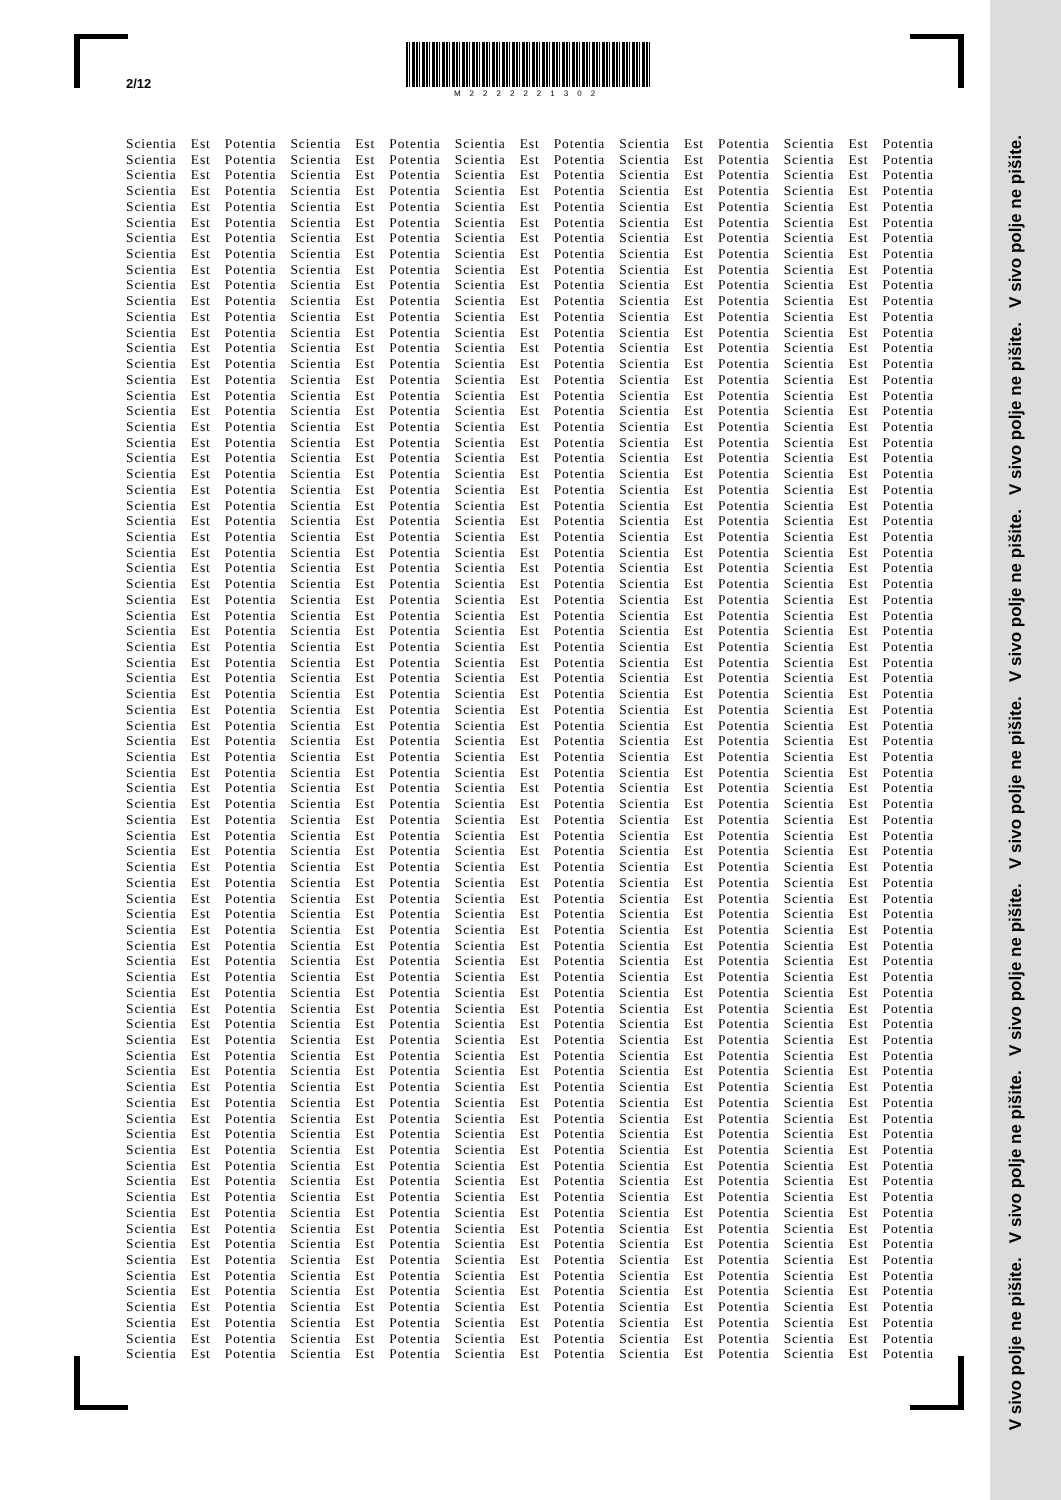2/12
M2222221302
Scientia Est Potentia Scientia Est Potentia Scientia Est Potentia Scientia Est Potentia Scientia Est Potentia
Scientia Est Potentia Scientia Est Potentia Scientia Est Potentia Scientia Est Potentia Scientia Est Potentia
Scientia Est Potentia Scientia Est Potentia Scientia Est Potentia Scientia Est Potentia Scientia Est Potentia
Scientia Est Potentia Scientia Est Potentia Scientia Est Potentia Scientia Est Potentia Scientia Est Potentia
Scientia Est Potentia Scientia Est Potentia Scientia Est Potentia Scientia Est Potentia Scientia Est Potentia
Scientia Est Potentia Scientia Est Potentia Scientia Est Potentia Scientia Est Potentia Scientia Est Potentia
Scientia Est Potentia Scientia Est Potentia Scientia Est Potentia Scientia Est Potentia Scientia Est Potentia
Scientia Est Potentia Scientia Est Potentia Scientia Est Potentia Scientia Est Potentia Scientia Est Potentia
Scientia Est Potentia Scientia Est Potentia Scientia Est Potentia Scientia Est Potentia Scientia Est Potentia
Scientia Est Potentia Scientia Est Potentia Scientia Est Potentia Scientia Est Potentia Scientia Est Potentia
Scientia Est Potentia Scientia Est Potentia Scientia Est Potentia Scientia Est Potentia Scientia Est Potentia
Scientia Est Potentia Scientia Est Potentia Scientia Est Potentia Scientia Est Potentia Scientia Est Potentia
Scientia Est Potentia Scientia Est Potentia Scientia Est Potentia Scientia Est Potentia Scientia Est Potentia
Scientia Est Potentia Scientia Est Potentia Scientia Est Potentia Scientia Est Potentia Scientia Est Potentia
Scientia Est Potentia Scientia Est Potentia Scientia Est Potentia Scientia Est Potentia Scientia Est Potentia
Scientia Est Potentia Scientia Est Potentia Scientia Est Potentia Scientia Est Potentia Scientia Est Potentia
Scientia Est Potentia Scientia Est Potentia Scientia Est Potentia Scientia Est Potentia Scientia Est Potentia
Scientia Est Potentia Scientia Est Potentia Scientia Est Potentia Scientia Est Potentia Scientia Est Potentia
Scientia Est Potentia Scientia Est Potentia Scientia Est Potentia Scientia Est Potentia Scientia Est Potentia
Scientia Est Potentia Scientia Est Potentia Scientia Est Potentia Scientia Est Potentia Scientia Est Potentia
Scientia Est Potentia Scientia Est Potentia Scientia Est Potentia Scientia Est Potentia Scientia Est Potentia
Scientia Est Potentia Scientia Est Potentia Scientia Est Potentia Scientia Est Potentia Scientia Est Potentia
Scientia Est Potentia Scientia Est Potentia Scientia Est Potentia Scientia Est Potentia Scientia Est Potentia
Scientia Est Potentia Scientia Est Potentia Scientia Est Potentia Scientia Est Potentia Scientia Est Potentia
Scientia Est Potentia Scientia Est Potentia Scientia Est Potentia Scientia Est Potentia Scientia Est Potentia
Scientia Est Potentia Scientia Est Potentia Scientia Est Potentia Scientia Est Potentia Scientia Est Potentia
Scientia Est Potentia Scientia Est Potentia Scientia Est Potentia Scientia Est Potentia Scientia Est Potentia
Scientia Est Potentia Scientia Est Potentia Scientia Est Potentia Scientia Est Potentia Scientia Est Potentia
Scientia Est Potentia Scientia Est Potentia Scientia Est Potentia Scientia Est Potentia Scientia Est Potentia
Scientia Est Potentia Scientia Est Potentia Scientia Est Potentia Scientia Est Potentia Scientia Est Potentia
Scientia Est Potentia Scientia Est Potentia Scientia Est Potentia Scientia Est Potentia Scientia Est Potentia
Scientia Est Potentia Scientia Est Potentia Scientia Est Potentia Scientia Est Potentia Scientia Est Potentia
Scientia Est Potentia Scientia Est Potentia Scientia Est Potentia Scientia Est Potentia Scientia Est Potentia
Scientia Est Potentia Scientia Est Potentia Scientia Est Potentia Scientia Est Potentia Scientia Est Potentia
Scientia Est Potentia Scientia Est Potentia Scientia Est Potentia Scientia Est Potentia Scientia Est Potentia
Scientia Est Potentia Scientia Est Potentia Scientia Est Potentia Scientia Est Potentia Scientia Est Potentia
Scientia Est Potentia Scientia Est Potentia Scientia Est Potentia Scientia Est Potentia Scientia Est Potentia
Scientia Est Potentia Scientia Est Potentia Scientia Est Potentia Scientia Est Potentia Scientia Est Potentia
Scientia Est Potentia Scientia Est Potentia Scientia Est Potentia Scientia Est Potentia Scientia Est Potentia
Scientia Est Potentia Scientia Est Potentia Scientia Est Potentia Scientia Est Potentia Scientia Est Potentia
Scientia Est Potentia Scientia Est Potentia Scientia Est Potentia Scientia Est Potentia Scientia Est Potentia
Scientia Est Potentia Scientia Est Potentia Scientia Est Potentia Scientia Est Potentia Scientia Est Potentia
Scientia Est Potentia Scientia Est Potentia Scientia Est Potentia Scientia Est Potentia Scientia Est Potentia
Scientia Est Potentia Scientia Est Potentia Scientia Est Potentia Scientia Est Potentia Scientia Est Potentia
Scientia Est Potentia Scientia Est Potentia Scientia Est Potentia Scientia Est Potentia Scientia Est Potentia
Scientia Est Potentia Scientia Est Potentia Scientia Est Potentia Scientia Est Potentia Scientia Est Potentia
Scientia Est Potentia Scientia Est Potentia Scientia Est Potentia Scientia Est Potentia Scientia Est Potentia
Scientia Est Potentia Scientia Est Potentia Scientia Est Potentia Scientia Est Potentia Scientia Est Potentia
Scientia Est Potentia Scientia Est Potentia Scientia Est Potentia Scientia Est Potentia Scientia Est Potentia
Scientia Est Potentia Scientia Est Potentia Scientia Est Potentia Scientia Est Potentia Scientia Est Potentia
Scientia Est Potentia Scientia Est Potentia Scientia Est Potentia Scientia Est Potentia Scientia Est Potentia
Scientia Est Potentia Scientia Est Potentia Scientia Est Potentia Scientia Est Potentia Scientia Est Potentia
Scientia Est Potentia Scientia Est Potentia Scientia Est Potentia Scientia Est Potentia Scientia Est Potentia
Scientia Est Potentia Scientia Est Potentia Scientia Est Potentia Scientia Est Potentia Scientia Est Potentia
Scientia Est Potentia Scientia Est Potentia Scientia Est Potentia Scientia Est Potentia Scientia Est Potentia
Scientia Est Potentia Scientia Est Potentia Scientia Est Potentia Scientia Est Potentia Scientia Est Potentia
Scientia Est Potentia Scientia Est Potentia Scientia Est Potentia Scientia Est Potentia Scientia Est Potentia
Scientia Est Potentia Scientia Est Potentia Scientia Est Potentia Scientia Est Potentia Scientia Est Potentia
Scientia Est Potentia Scientia Est Potentia Scientia Est Potentia Scientia Est Potentia Scientia Est Potentia
Scientia Est Potentia Scientia Est Potentia Scientia Est Potentia Scientia Est Potentia Scientia Est Potentia
Scientia Est Potentia Scientia Est Potentia Scientia Est Potentia Scientia Est Potentia Scientia Est Potentia
Scientia Est Potentia Scientia Est Potentia Scientia Est Potentia Scientia Est Potentia Scientia Est Potentia
Scientia Est Potentia Scientia Est Potentia Scientia Est Potentia Scientia Est Potentia Scientia Est Potentia
Scientia Est Potentia Scientia Est Potentia Scientia Est Potentia Scientia Est Potentia Scientia Est Potentia
Scientia Est Potentia Scientia Est Potentia Scientia Est Potentia Scientia Est Potentia Scientia Est Potentia
Scientia Est Potentia Scientia Est Potentia Scientia Est Potentia Scientia Est Potentia Scientia Est Potentia
Scientia Est Potentia Scientia Est Potentia Scientia Est Potentia Scientia Est Potentia Scientia Est Potentia
Scientia Est Potentia Scientia Est Potentia Scientia Est Potentia Scientia Est Potentia Scientia Est Potentia
Scientia Est Potentia Scientia Est Potentia Scientia Est Potentia Scientia Est Potentia Scientia Est Potentia
Scientia Est Potentia Scientia Est Potentia Scientia Est Potentia Scientia Est Potentia Scientia Est Potentia
Scientia Est Potentia Scientia Est Potentia Scientia Est Potentia Scientia Est Potentia Scientia Est Potentia
Scientia Est Potentia Scientia Est Potentia Scientia Est Potentia Scientia Est Potentia Scientia Est Potentia
Scientia Est Potentia Scientia Est Potentia Scientia Est Potentia Scientia Est Potentia Scientia Est Potentia
Scientia Est Potentia Scientia Est Potentia Scientia Est Potentia Scientia Est Potentia Scientia Est Potentia
Scientia Est Potentia Scientia Est Potentia Scientia Est Potentia Scientia Est Potentia Scientia Est Potentia
Scientia Est Potentia Scientia Est Potentia Scientia Est Potentia Scientia Est Potentia Scientia Est Potentia
Scientia Est Potentia Scientia Est Potentia Scientia Est Potentia Scientia Est Potentia Scientia Est Potentia
Scientia Est Potentia Scientia Est Potentia Scientia Est Potentia Scientia Est Potentia Scientia Est Potentia
V sivo polje ne pišite. V sivo polje ne pišite. V sivo polje ne pišite. V sivo polje ne pišite. V sivo polje ne pišite. V sivo polje ne pišite. V sivo polje ne pišite.